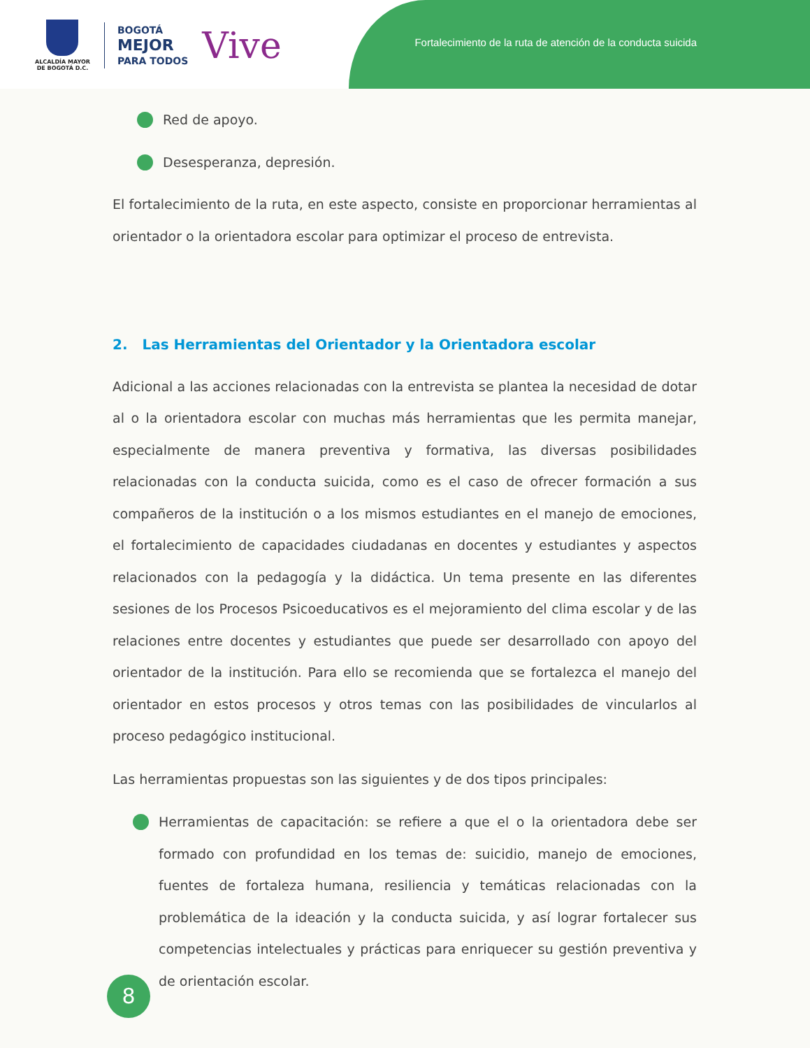ALCALDÍA MAYOR
DE BOGOTÁ D.C.
BOGOTÁ
MEJOR
PARA TODOS
Vive
Fortalecimiento de la ruta de atención de la conducta suicida
Red de apoyo.
Desesperanza, depresión.
El fortalecimiento de la ruta, en este aspecto, consiste en proporcionar herramientas al orientador o la orientadora escolar para optimizar el proceso de entrevista.
2. Las Herramientas del Orientador y la Orientadora escolar
Adicional a las acciones relacionadas con la entrevista se plantea la necesidad de dotar al o la orientadora escolar con muchas más herramientas que les permita manejar, especialmente de manera preventiva y formativa, las diversas posibilidades relacionadas con la conducta suicida, como es el caso de ofrecer formación a sus compañeros de la institución o a los mismos estudiantes en el manejo de emociones, el fortalecimiento de capacidades ciudadanas en docentes y estudiantes y aspectos relacionados con la pedagogía y la didáctica. Un tema presente en las diferentes sesiones de los Procesos Psicoeducativos es el mejoramiento del clima escolar y de las relaciones entre docentes y estudiantes que puede ser desarrollado con apoyo del orientador de la institución. Para ello se recomienda que se fortalezca el manejo del orientador en estos procesos y otros temas con las posibilidades de vincularlos al proceso pedagógico institucional.
Las herramientas propuestas son las siguientes y de dos tipos principales:
Herramientas de capacitación: se refiere a que el o la orientadora debe ser formado con profundidad en los temas de: suicidio, manejo de emociones, fuentes de fortaleza humana, resiliencia y temáticas relacionadas con la problemática de la ideación y la conducta suicida, y así lograr fortalecer sus competencias intelectuales y prácticas para enriquecer su gestión preventiva y de orientación escolar.
8